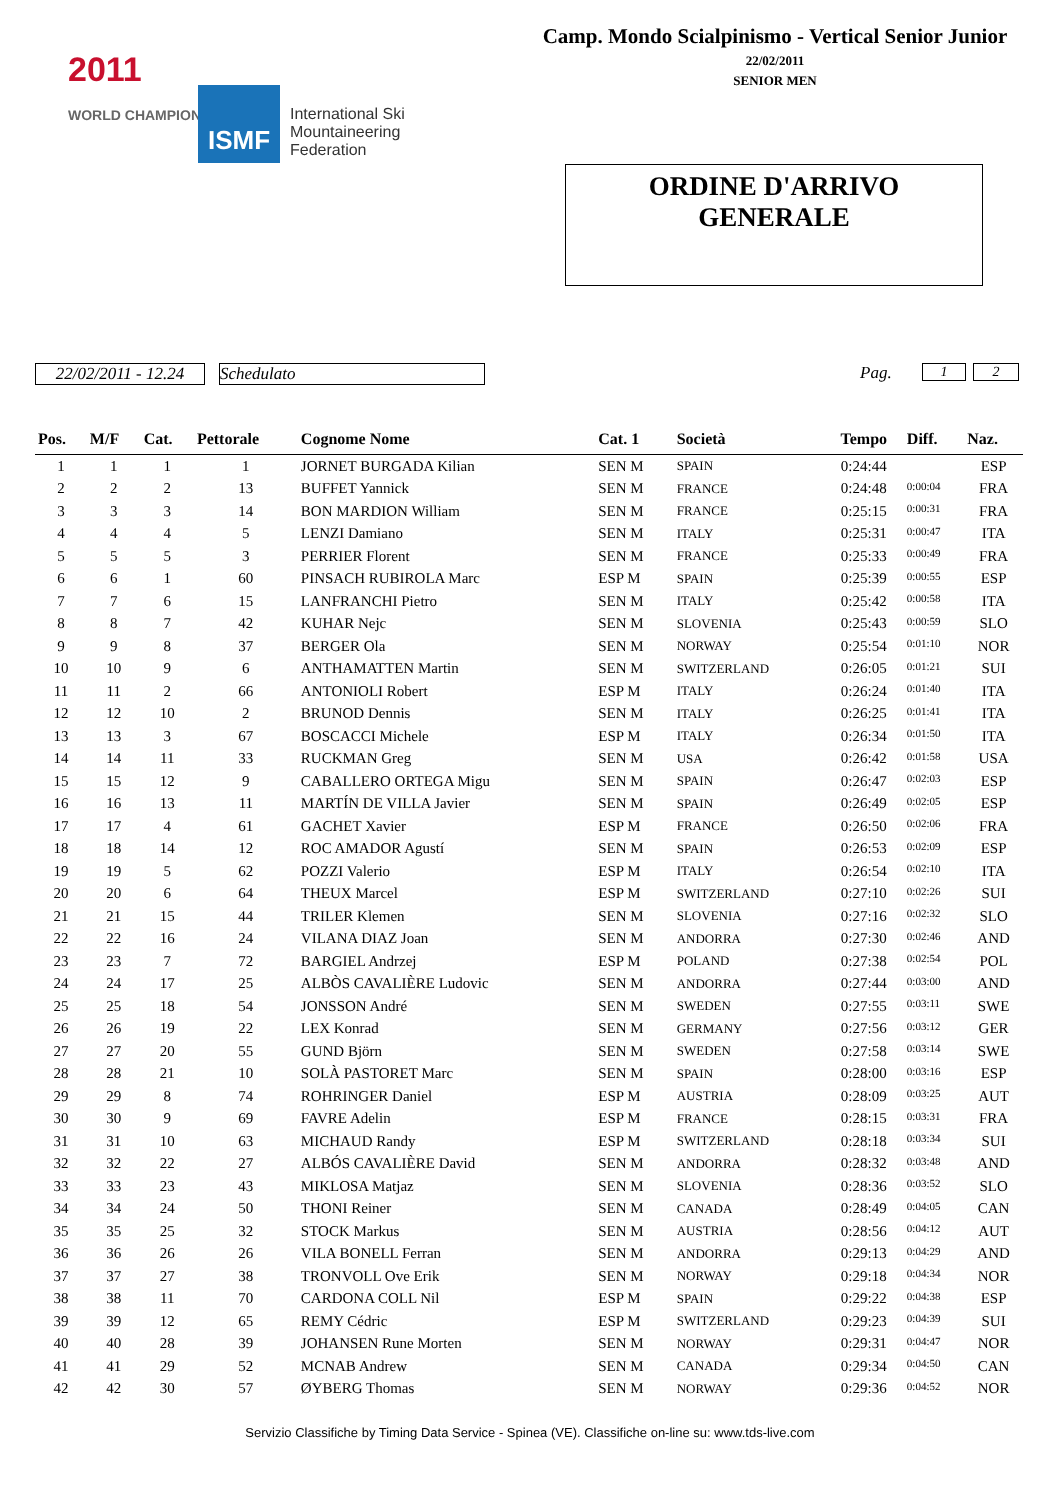2011
WORLD CHAMPIONSHIP
ISMF
International Ski
Mountaineering
Federation
Camp. Mondo Scialpinismo - Vertical Senior Junior
22/02/2011
SENIOR MEN
ORDINE D'ARRIVO
GENERALE
22/02/2011 - 12.24
Schedulato Pag. 1 2
| Pos. | M/F | Cat. | Pettorale | Cognome Nome | Cat. 1 | Società | Tempo | Diff. | Naz. |
| --- | --- | --- | --- | --- | --- | --- | --- | --- | --- |
| 1 | 1 | 1 | 1 | JORNET BURGADA Kilian | SEN M | SPAIN | 0:24:44 | | ESP |
| 2 | 2 | 2 | 13 | BUFFET Yannick | SEN M | FRANCE | 0:24:48 | 0:00:04 | FRA |
| 3 | 3 | 3 | 14 | BON MARDION William | SEN M | FRANCE | 0:25:15 | 0:00:31 | FRA |
| 4 | 4 | 4 | 5 | LENZI Damiano | SEN M | ITALY | 0:25:31 | 0:00:47 | ITA |
| 5 | 5 | 5 | 3 | PERRIER Florent | SEN M | FRANCE | 0:25:33 | 0:00:49 | FRA |
| 6 | 6 | 1 | 60 | PINSACH RUBIROLA Marc | ESP M | SPAIN | 0:25:39 | 0:00:55 | ESP |
| 7 | 7 | 6 | 15 | LANFRANCHI Pietro | SEN M | ITALY | 0:25:42 | 0:00:58 | ITA |
| 8 | 8 | 7 | 42 | KUHAR Nejc | SEN M | SLOVENIA | 0:25:43 | 0:00:59 | SLO |
| 9 | 9 | 8 | 37 | BERGER Ola | SEN M | NORWAY | 0:25:54 | 0:01:10 | NOR |
| 10 | 10 | 9 | 6 | ANTHAMATTEN Martin | SEN M | SWITZERLAND | 0:26:05 | 0:01:21 | SUI |
| 11 | 11 | 2 | 66 | ANTONIOLI Robert | ESP M | ITALY | 0:26:24 | 0:01:40 | ITA |
| 12 | 12 | 10 | 2 | BRUNOD Dennis | SEN M | ITALY | 0:26:25 | 0:01:41 | ITA |
| 13 | 13 | 3 | 67 | BOSCACCI Michele | ESP M | ITALY | 0:26:34 | 0:01:50 | ITA |
| 14 | 14 | 11 | 33 | RUCKMAN Greg | SEN M | USA | 0:26:42 | 0:01:58 | USA |
| 15 | 15 | 12 | 9 | CABALLERO ORTEGA Migu | SEN M | SPAIN | 0:26:47 | 0:02:03 | ESP |
| 16 | 16 | 13 | 11 | MARTÍN DE VILLA Javier | SEN M | SPAIN | 0:26:49 | 0:02:05 | ESP |
| 17 | 17 | 4 | 61 | GACHET Xavier | ESP M | FRANCE | 0:26:50 | 0:02:06 | FRA |
| 18 | 18 | 14 | 12 | ROC AMADOR Agustí | SEN M | SPAIN | 0:26:53 | 0:02:09 | ESP |
| 19 | 19 | 5 | 62 | POZZI Valerio | ESP M | ITALY | 0:26:54 | 0:02:10 | ITA |
| 20 | 20 | 6 | 64 | THEUX Marcel | ESP M | SWITZERLAND | 0:27:10 | 0:02:26 | SUI |
| 21 | 21 | 15 | 44 | TRILER Klemen | SEN M | SLOVENIA | 0:27:16 | 0:02:32 | SLO |
| 22 | 22 | 16 | 24 | VILANA DIAZ Joan | SEN M | ANDORRA | 0:27:30 | 0:02:46 | AND |
| 23 | 23 | 7 | 72 | BARGIEL Andrzej | ESP M | POLAND | 0:27:38 | 0:02:54 | POL |
| 24 | 24 | 17 | 25 | ALBÒS CAVALIÈRE Ludovic | SEN M | ANDORRA | 0:27:44 | 0:03:00 | AND |
| 25 | 25 | 18 | 54 | JONSSON André | SEN M | SWEDEN | 0:27:55 | 0:03:11 | SWE |
| 26 | 26 | 19 | 22 | LEX Konrad | SEN M | GERMANY | 0:27:56 | 0:03:12 | GER |
| 27 | 27 | 20 | 55 | GUND Björn | SEN M | SWEDEN | 0:27:58 | 0:03:14 | SWE |
| 28 | 28 | 21 | 10 | SOLÀ PASTORET Marc | SEN M | SPAIN | 0:28:00 | 0:03:16 | ESP |
| 29 | 29 | 8 | 74 | ROHRINGER Daniel | ESP M | AUSTRIA | 0:28:09 | 0:03:25 | AUT |
| 30 | 30 | 9 | 69 | FAVRE Adelin | ESP M | FRANCE | 0:28:15 | 0:03:31 | FRA |
| 31 | 31 | 10 | 63 | MICHAUD Randy | ESP M | SWITZERLAND | 0:28:18 | 0:03:34 | SUI |
| 32 | 32 | 22 | 27 | ALBÓS CAVALIÈRE David | SEN M | ANDORRA | 0:28:32 | 0:03:48 | AND |
| 33 | 33 | 23 | 43 | MIKLOSA Matjaz | SEN M | SLOVENIA | 0:28:36 | 0:03:52 | SLO |
| 34 | 34 | 24 | 50 | THONI Reiner | SEN M | CANADA | 0:28:49 | 0:04:05 | CAN |
| 35 | 35 | 25 | 32 | STOCK Markus | SEN M | AUSTRIA | 0:28:56 | 0:04:12 | AUT |
| 36 | 36 | 26 | 26 | VILA BONELL Ferran | SEN M | ANDORRA | 0:29:13 | 0:04:29 | AND |
| 37 | 37 | 27 | 38 | TRONVOLL Ove Erik | SEN M | NORWAY | 0:29:18 | 0:04:34 | NOR |
| 38 | 38 | 11 | 70 | CARDONA COLL Nil | ESP M | SPAIN | 0:29:22 | 0:04:38 | ESP |
| 39 | 39 | 12 | 65 | REMY Cédric | ESP M | SWITZERLAND | 0:29:23 | 0:04:39 | SUI |
| 40 | 40 | 28 | 39 | JOHANSEN Rune Morten | SEN M | NORWAY | 0:29:31 | 0:04:47 | NOR |
| 41 | 41 | 29 | 52 | MCNAB Andrew | SEN M | CANADA | 0:29:34 | 0:04:50 | CAN |
| 42 | 42 | 30 | 57 | ØYBERG Thomas | SEN M | NORWAY | 0:29:36 | 0:04:52 | NOR |
Servizio Classifiche by Timing Data Service - Spinea (VE). Classifiche on-line su: www.tds-live.com